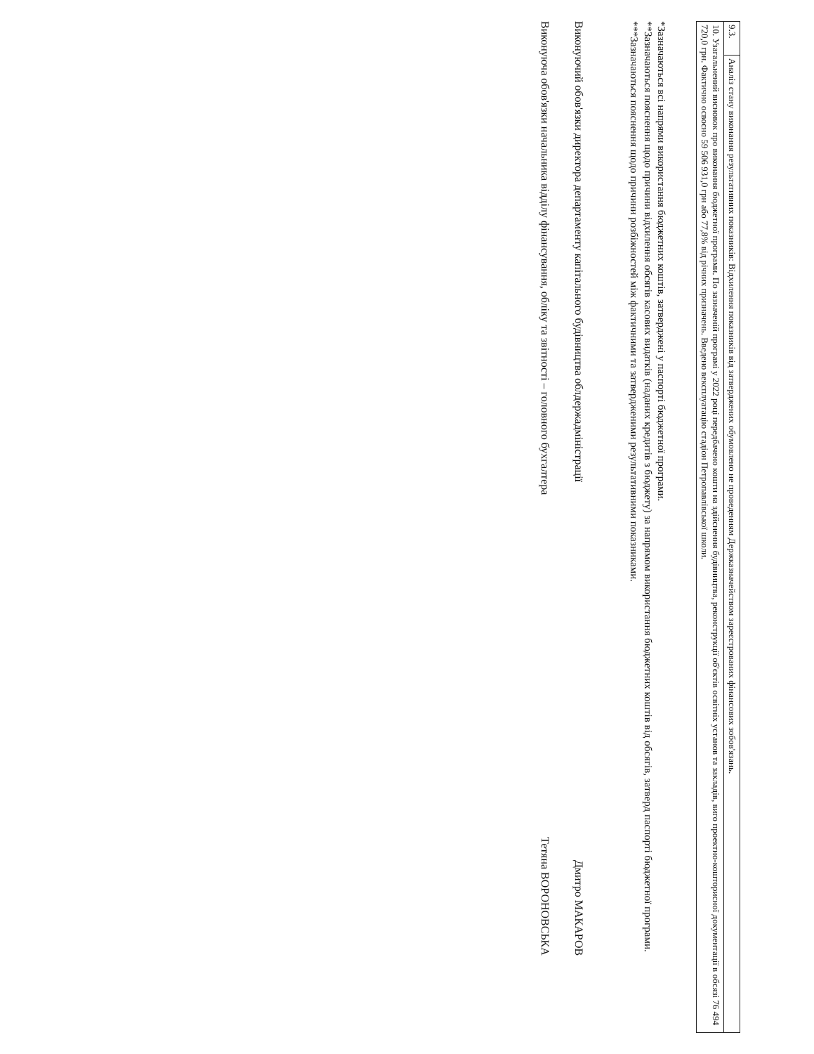| 9.3. | Аналіз стану виконання результативних показників: Відхилення показників від затверджених обумовлено не проведенням Держказначейством зареєстрованих фінансових зобов'язань. |
| 10. Узагальнений висновок про виконання бюджетної програми. По зазначеній програмі у 2022 році передбачено кошти на здійснення будівництва, реконструкції об'єктів освітніх установ та закладів, виго проектно-кошторисної документації в обсязі 76 494 720,0 грн. Фактично освоєно 59 506 931,0 грн або 77,8% від річних призначень. Введено вексплуатацію стадіон Петропавлівської школи. | |
*Зазначаються всі напрями використання бюджетних коштів, затверджені у паспорті бюджетної програми.
**Зазначаються пояснення щодо причини відхилення обсягів касових видатків (наданих кредитів з бюджету) за напрямом використання бюджетних коштів від обсягів, затверд паспорті бюджетної програми.
***Зазначаються пояснення щодо причини розбіжностей між фактичними та затвердженими результативними показниками.
Виконуючий обов'язки директора департаменту капітального будівництва облдержадміністрації Дмитро МАКАРОВ
Виконуюча обов'язки начальника відділу фінансування, обліку та звітності – головного бухгалтера Тетяна ВОРОНОВСЬКА